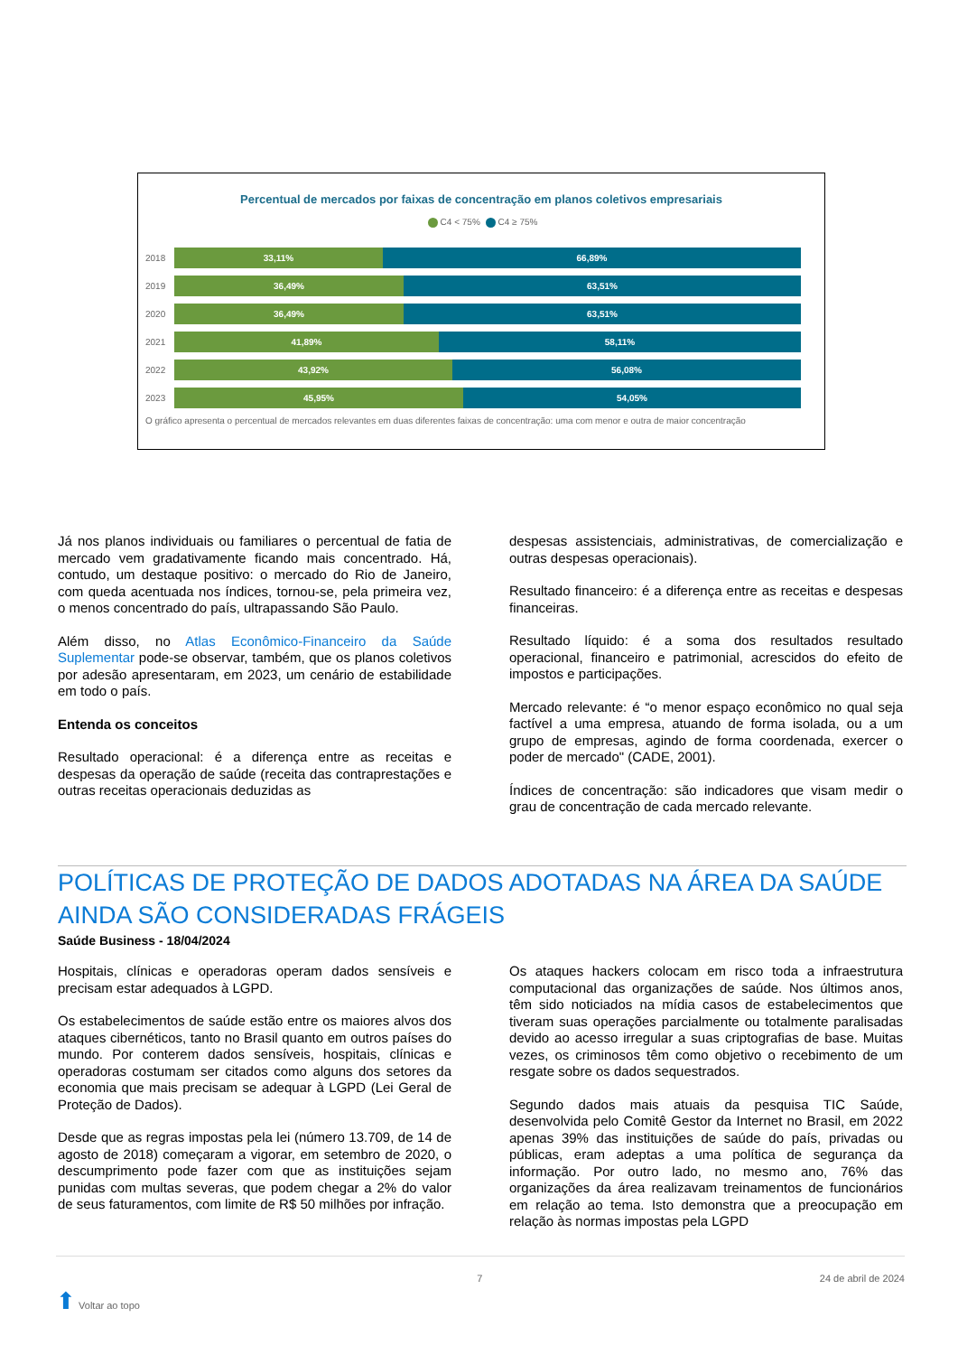Percentual de mercados por faixas de concentração em planos coletivos empresariais
C4 < 75% C4 ≥ 75%
2018 33,11% 66,89%
2019 36,49% 63,51%
2020 36,49% 63,51%
2021 41,89% 58,11%
2022 43,92% 56,08%
2023 45,95% 54,05%
O gráfico apresenta o percentual de mercados relevantes em duas diferentes faixas de concentração: uma com menor e outra de maior concentração
Já nos planos individuais ou familiares o percentual de fatia de mercado vem gradativamente ficando mais concentrado. Há, contudo, um destaque positivo: o mercado do Rio de Janeiro, com queda acentuada nos índices, tornou-se, pela primeira vez, o menos concentrado do país, ultrapassando São Paulo.
Além disso, no Atlas Econômico-Financeiro da Saúde Suplementar pode-se observar, também, que os planos coletivos por adesão apresentaram, em 2023, um cenário de estabilidade em todo o país.
Entenda os conceitos
Resultado operacional: é a diferença entre as receitas e despesas da operação de saúde (receita das contraprestações e outras receitas operacionais deduzidas as
despesas assistenciais, administrativas, de comercialização e outras despesas operacionais).
Resultado financeiro: é a diferença entre as receitas e despesas financeiras.
Resultado líquido: é a soma dos resultados resultado operacional, financeiro e patrimonial, acrescidos do efeito de impostos e participações.
Mercado relevante: é “o menor espaço econômico no qual seja factível a uma empresa, atuando de forma isolada, ou a um grupo de empresas, agindo de forma coordenada, exercer o poder de mercado" (CADE, 2001).
Índices de concentração: são indicadores que visam medir o grau de concentração de cada mercado relevante.
POLÍTICAS DE PROTEÇÃO DE DADOS ADOTADAS NA ÁREA DA SAÚDE AINDA SÃO CONSIDERADAS FRÁGEIS
Saúde Business - 18/04/2024
Hospitais, clínicas e operadoras operam dados sensíveis e precisam estar adequados à LGPD.
Os estabelecimentos de saúde estão entre os maiores alvos dos ataques cibernéticos, tanto no Brasil quanto em outros países do mundo. Por conterem dados sensíveis, hospitais, clínicas e operadoras costumam ser citados como alguns dos setores da economia que mais precisam se adequar à LGPD (Lei Geral de Proteção de Dados).
Desde que as regras impostas pela lei (número 13.709, de 14 de agosto de 2018) começaram a vigorar, em setembro de 2020, o descumprimento pode fazer com que as instituições sejam punidas com multas severas, que podem chegar a 2% do valor de seus faturamentos, com limite de R$ 50 milhões por infração.
Os ataques hackers colocam em risco toda a infraestrutura computacional das organizações de saúde. Nos últimos anos, têm sido noticiados na mídia casos de estabelecimentos que tiveram suas operações parcialmente ou totalmente paralisadas devido ao acesso irregular a suas criptografias de base. Muitas vezes, os criminosos têm como objetivo o recebimento de um resgate sobre os dados sequestrados.
Segundo dados mais atuais da pesquisa TIC Saúde, desenvolvida pelo Comitê Gestor da Internet no Brasil, em 2022 apenas 39% das instituições de saúde do país, privadas ou públicas, eram adeptas a uma política de segurança da informação. Por outro lado, no mesmo ano, 76% das organizações da área realizavam treinamentos de funcionários em relação ao tema. Isto demonstra que a preocupação em relação às normas impostas pela LGPD
⬆ Voltar ao topo 7 24 de abril de 2024